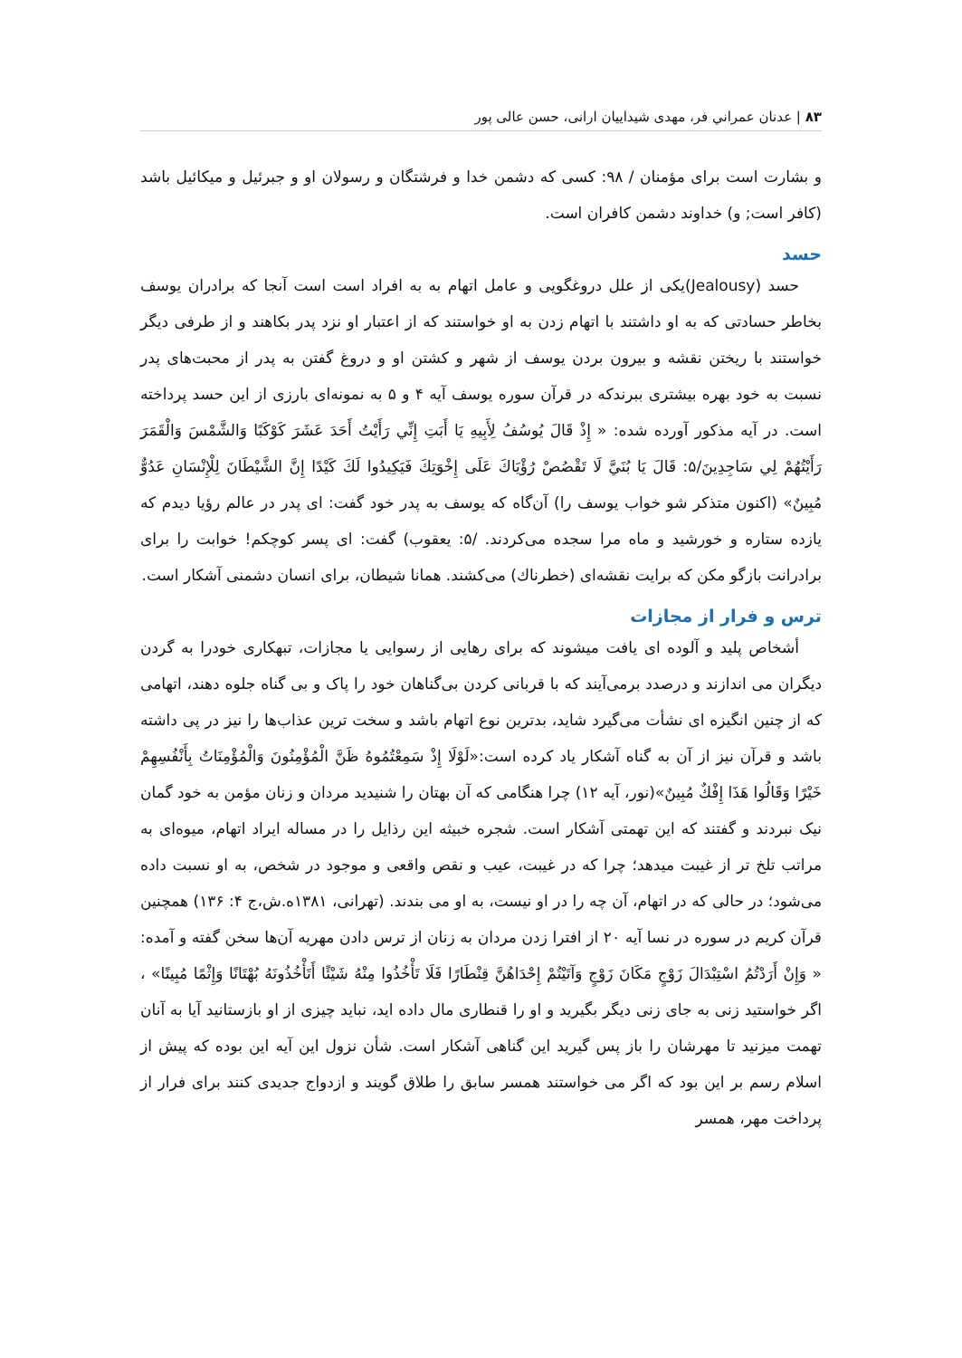۸۳ | عدنان عمراني فر، مهدی شیداییان ارانی، حسن عالی پور
و بشارت است برای مؤمنان / ۹۸: کسی که دشمن خدا و فرشتگان و رسولان او و جبرئیل و میکائیل باشد (کافر است; و) خداوند دشمن کافران است.
حسد
حسد (Jealousy)یکی از علل دروغگویی و عامل اتهام به به افراد است است آنجا که برادران یوسف بخاطر حسادتی که به او داشتند با اتهام زدن به او خواستند که از اعتبار او نزد پدر بکاهند و از طرفی دیگر خواستند با ریختن نقشه و بیرون بردن یوسف از شهر و کشتن او و دروغ گفتن به پدر از محبت‌های پدر نسبت به خود بهره بیشتری ببرندکه در قرآن سوره یوسف آیه ۴ و ۵ به نمونه‌ای بارزی از این حسد پرداخته است. در آیه مذکور آورده شده: « إِذْ قَالَ يُوسُفُ لِأَبِيهِ يَا أَبَتِ إِنِّي رَأَيْتُ أَحَدَ عَشَرَ كَوْكَبًا وَالشَّمْسَ وَالْقَمَرَ رَأَيْتُهُمْ لِي سَاجِدِينَ/۵: قَالَ يَا بُنَيَّ لَا تَقْصُصْ رُؤْيَاكَ عَلَى إِخْوَتِكَ فَيَكِيدُوا لَكَ كَيْدًا إِنَّ الشَّيْطَانَ لِلْإِنْسَانِ عَدُوٌّ مُبِينٌ» (اکنون متذکر شو خواب یوسف را) آن‌گاه که یوسف به پدر خود گفت: ای پدر در عالم رؤیا دیدم که یازده ستاره و خورشید و ماه مرا سجده می‌کردند. /۵: یعقوب) گفت: ای پسر کوچکم! خوابت را برای برادرانت بازگو مکن که برایت نقشه‌ای (خطرناك) می‌کشند. همانا شیطان، برای انسان دشمنی آشکار است.
ترس و فرار از مجازات
أشخاص پلید و آلوده ای یافت میشوند که برای رهایی از رسوایی یا مجازات، تبهکاری خودرا به گردن دیگران می اندازند و درصدد برمی‌آیند که با قربانی کردن بی‌گناهان خود را پاک و بی گناه جلوه دهند، اتهامی که از چنین انگیزه ای نشأت می‌گیرد شاید، بدترین نوع اتهام باشد و سخت ترین عذاب‌ها را نیز در پی داشته باشد و قرآن نیز از آن به گناه آشکار یاد کرده است:«لَوْلَا إِذْ سَمِعْتُمُوهُ ظَنَّ الْمُؤْمِنُونَ وَالْمُؤْمِنَاتُ بِأَنْفُسِهِمْ خَيْرًا وَقَالُوا هَذَا إِفْكٌ مُبِينٌ»(نور، آیه ۱۲) چرا هنگامی که آن بهتان را شنیدید مردان و زنان مؤمن به خود گمان نیک نبردند و گفتند که این تهمتی آشکار است. شجره خبیثه این رذایل را در مساله ایراد اتهام، میوه‌ای به مراتب تلخ تر از غیبت میدهد؛ چرا که در غیبت، عیب و نقص واقعی و موجود در شخص، به او نسبت داده می‌شود؛ در حالی که در اتهام، آن چه را در او نیست، به او می بندند. (تهرانی، ۱۳۸۱ه.ش،ج ۴: ۱۳۶) همچنین قرآن کریم در سوره در نسا آیه ۲۰ از افترا زدن مردان به زنان از ترس دادن مهریه آن‌ها سخن گفته و آمده: « وَإِنْ أَرَدْتُمُ اسْتِبْدَالَ زَوْجٍ مَكَانَ زَوْجٍ وَآتَيْتُمْ إِحْدَاهُنَّ قِنْطَارًا فَلَا تَأْخُذُوا مِنْهُ شَيْئًا أَتَأْخُذُونَهُ بُهْتَانًا وَإِثْمًا مُبِينًا» ، اگر خواستید زنی به جای زنی دیگر بگیرید و او را قنطاری مال داده اید، نباید چیزی از او بازستانید آیا به آنان تهمت میزنید تا مهرشان را باز پس گیرید این گناهی آشکار است. شأن نزول این آیه این بوده که پیش از اسلام رسم بر این بود که اگر می خواستند همسر سابق را طلاق گویند و ازدواج جدیدی کنند برای فرار از پرداخت مهر، همسر